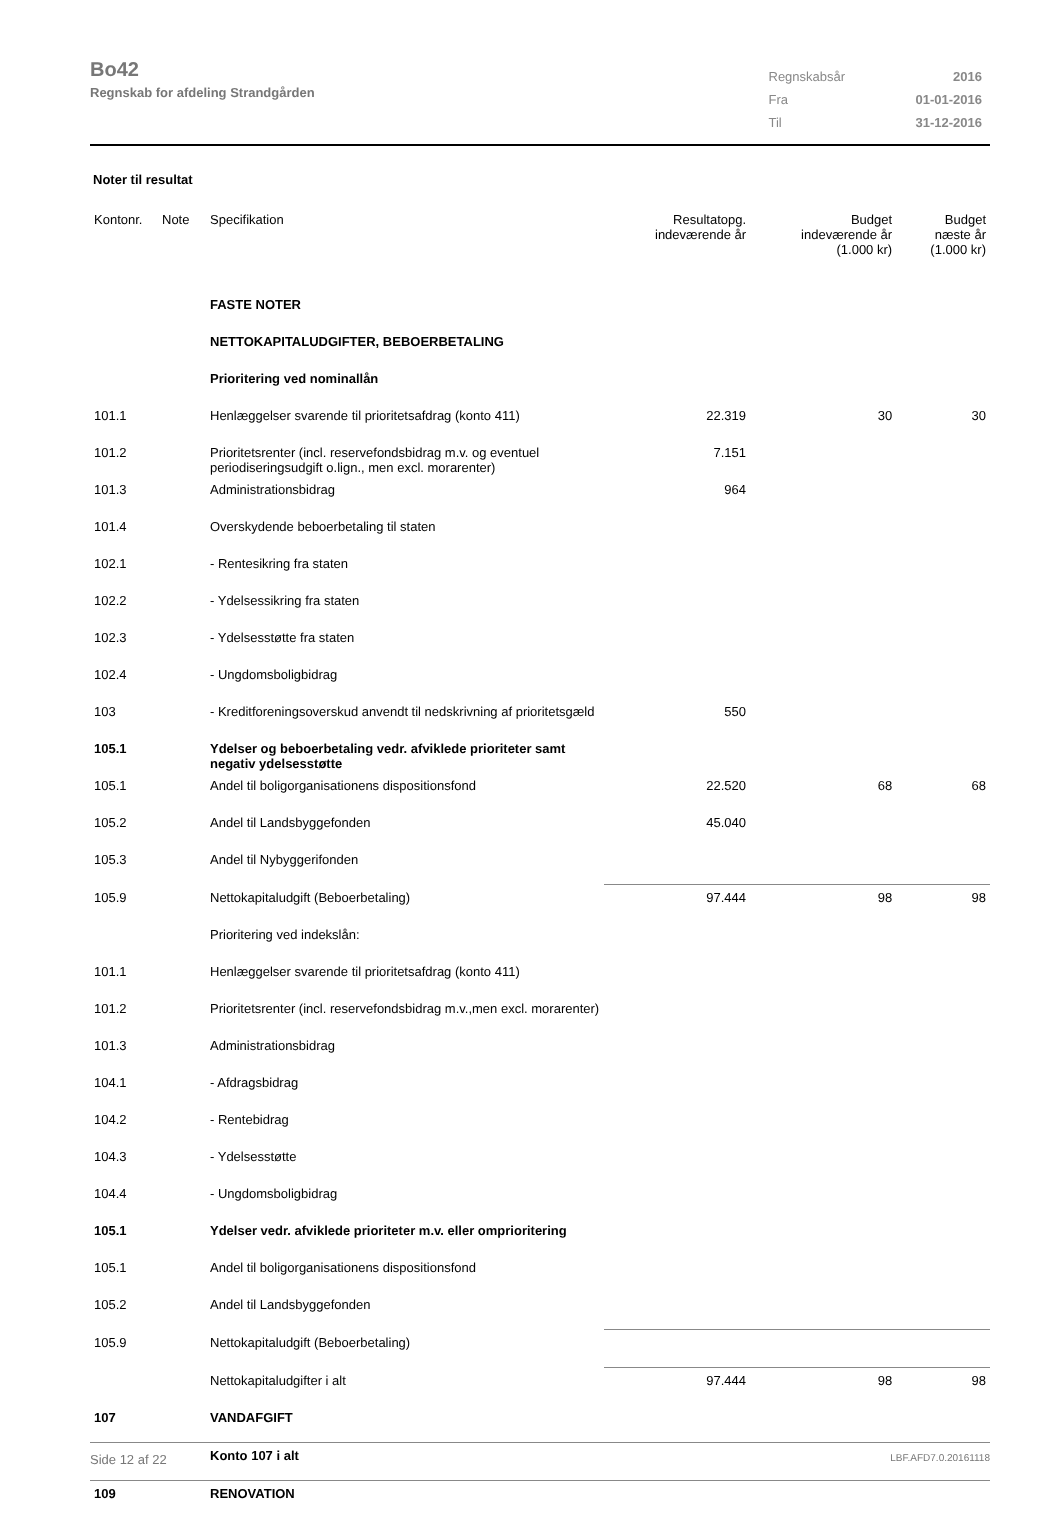Bo42
Regnskab for afdeling Strandgården
| Regnskabsår | 2016 |
| Fra | 01-01-2016 |
| Til | 31-12-2016 |
Noter til resultat
| Kontonr. | Note | Specifikation | Resultatopg. indeværende år | Budget indeværende år (1.000 kr) | Budget næste år (1.000 kr) |
| --- | --- | --- | --- | --- | --- |
| | | FASTE NOTER | | | |
| | | NETTOKAPITALUDGIFTER, BEBOERBETALING | | | |
| | | Prioritering ved nominallån | | | |
| 101.1 | | Henlæggelser svarende til prioritetsafdrag (konto 411) | 22.319 | 30 | 30 |
| 101.2 | | Prioritetsrenter (incl. reservefondsbidrag m.v. og eventuel periodiseringsudgift o.lign., men excl. morarenter) | 7.151 | | |
| 101.3 | | Administrationsbidrag | 964 | | |
| 101.4 | | Overskydende beboerbetaling til staten | | | |
| 102.1 | | - Rentesikring fra staten | | | |
| 102.2 | | - Ydelsessikring fra staten | | | |
| 102.3 | | - Ydelsesstøtte fra staten | | | |
| 102.4 | | - Ungdomsboligbidrag | | | |
| 103 | | - Kreditforeningsoverskud anvendt til nedskrivning af prioritetsgæld | 550 | | |
| 105.1 | | Ydelser og beboerbetaling vedr. afviklede prioriteter samt negativ ydelsesstøtte | | | |
| 105.1 | | Andel til boligorganisationens dispositionsfond | 22.520 | 68 | 68 |
| 105.2 | | Andel til Landsbyggefonden | 45.040 | | |
| 105.3 | | Andel til Nybyggerifonden | | | |
| 105.9 | | Nettokapitaludgift (Beboerbetaling) | 97.444 | 98 | 98 |
| | | Prioritering ved indekslån: | | | |
| 101.1 | | Henlæggelser svarende til prioritetsafdrag (konto 411) | | | |
| 101.2 | | Prioritetsrenter (incl. reservefondsbidrag m.v.,men excl. morarenter) | | | |
| 101.3 | | Administrationsbidrag | | | |
| 104.1 | | - Afdragsbidrag | | | |
| 104.2 | | - Rentebidrag | | | |
| 104.3 | | - Ydelsesstøtte | | | |
| 104.4 | | - Ungdomsboligbidrag | | | |
| 105.1 | | Ydelser vedr. afviklede prioriteter m.v. eller omprioritering | | | |
| 105.1 | | Andel til boligorganisationens dispositionsfond | | | |
| 105.2 | | Andel til Landsbyggefonden | | | |
| 105.9 | | Nettokapitaludgift (Beboerbetaling) | | | |
| | | Nettokapitaludgifter i alt | 97.444 | 98 | 98 |
| 107 | | VANDAFGIFT | | | |
| | | Konto 107 i alt | | | |
| 109 | | RENOVATION | | | |
Side 12 af 22 LBF.AFD7.0.20161118